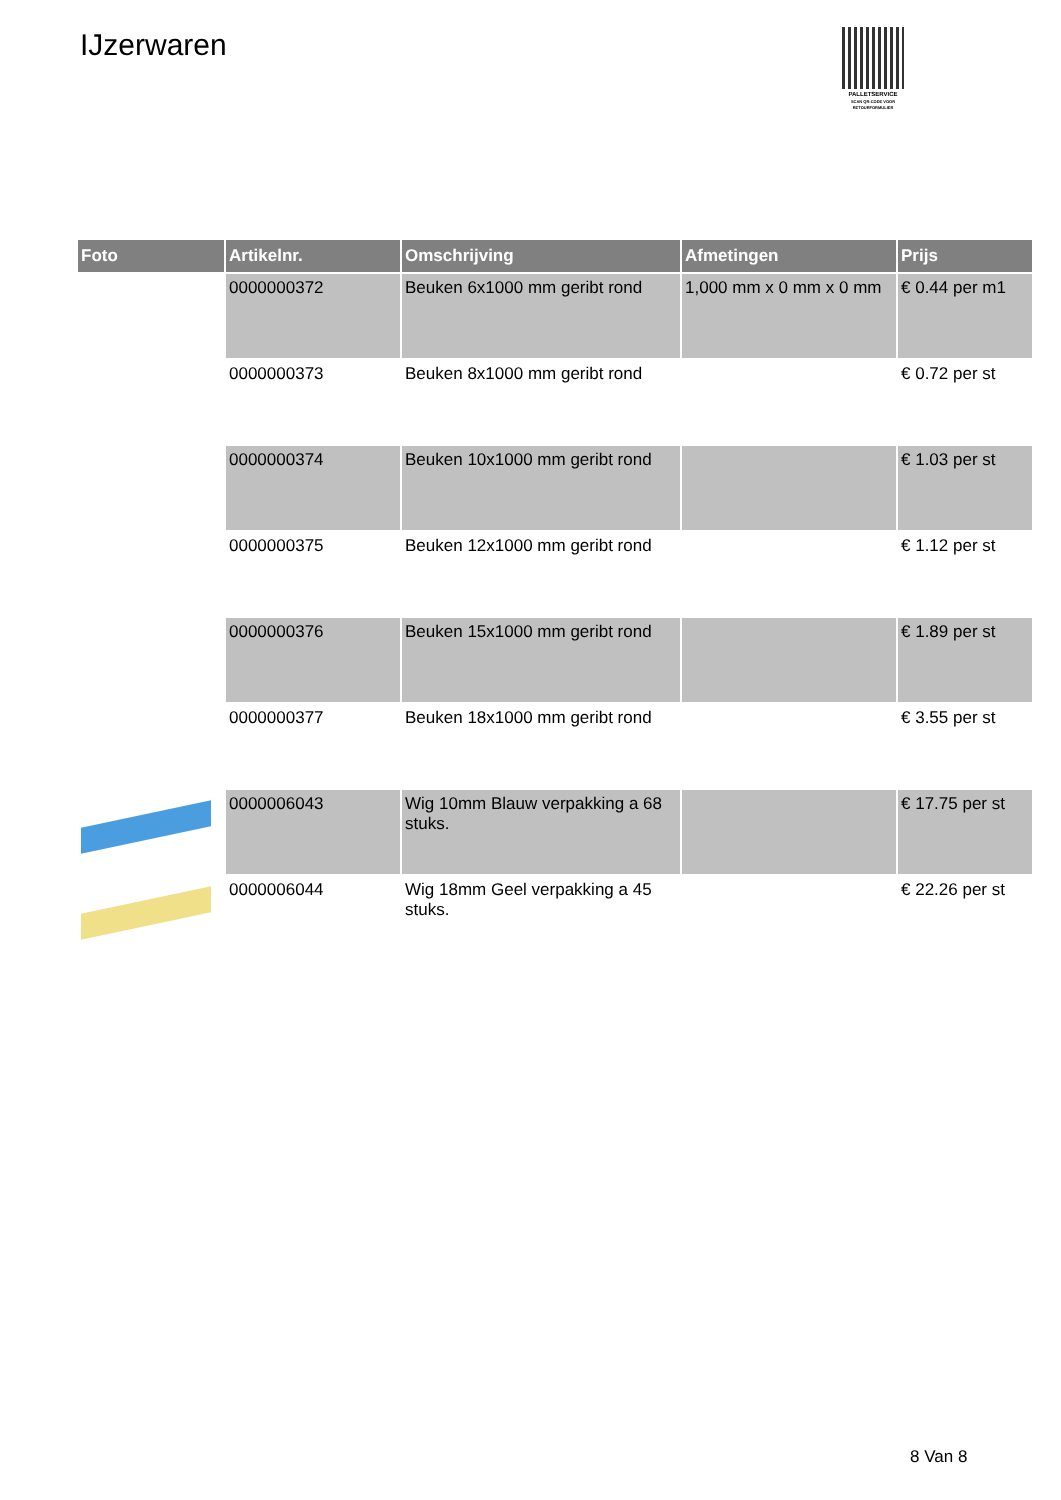IJzerwaren
PALLETSERVICE
SCAN QR-CODE VOOR RETOURFORMULIER
| Foto | Artikelnr. | Omschrijving | Afmetingen | Prijs |
| --- | --- | --- | --- | --- |
| | 0000000372 | Beuken 6x1000 mm geribt rond | 1,000 mm x 0 mm x 0 mm | € 0.44 per m1 |
| | 0000000373 | Beuken 8x1000 mm geribt rond | | € 0.72 per st |
| | 0000000374 | Beuken 10x1000 mm geribt rond | | € 1.03 per st |
| | 0000000375 | Beuken 12x1000 mm geribt rond | | € 1.12 per st |
| | 0000000376 | Beuken 15x1000 mm geribt rond | | € 1.89 per st |
| | 0000000377 | Beuken 18x1000 mm geribt rond | | € 3.55 per st |
| | 0000006043 | Wig 10mm Blauw verpakking a 68 stuks. | | € 17.75 per st |
| | 0000006044 | Wig 18mm Geel verpakking a 45 stuks. | | € 22.26 per st |
8 Van 8